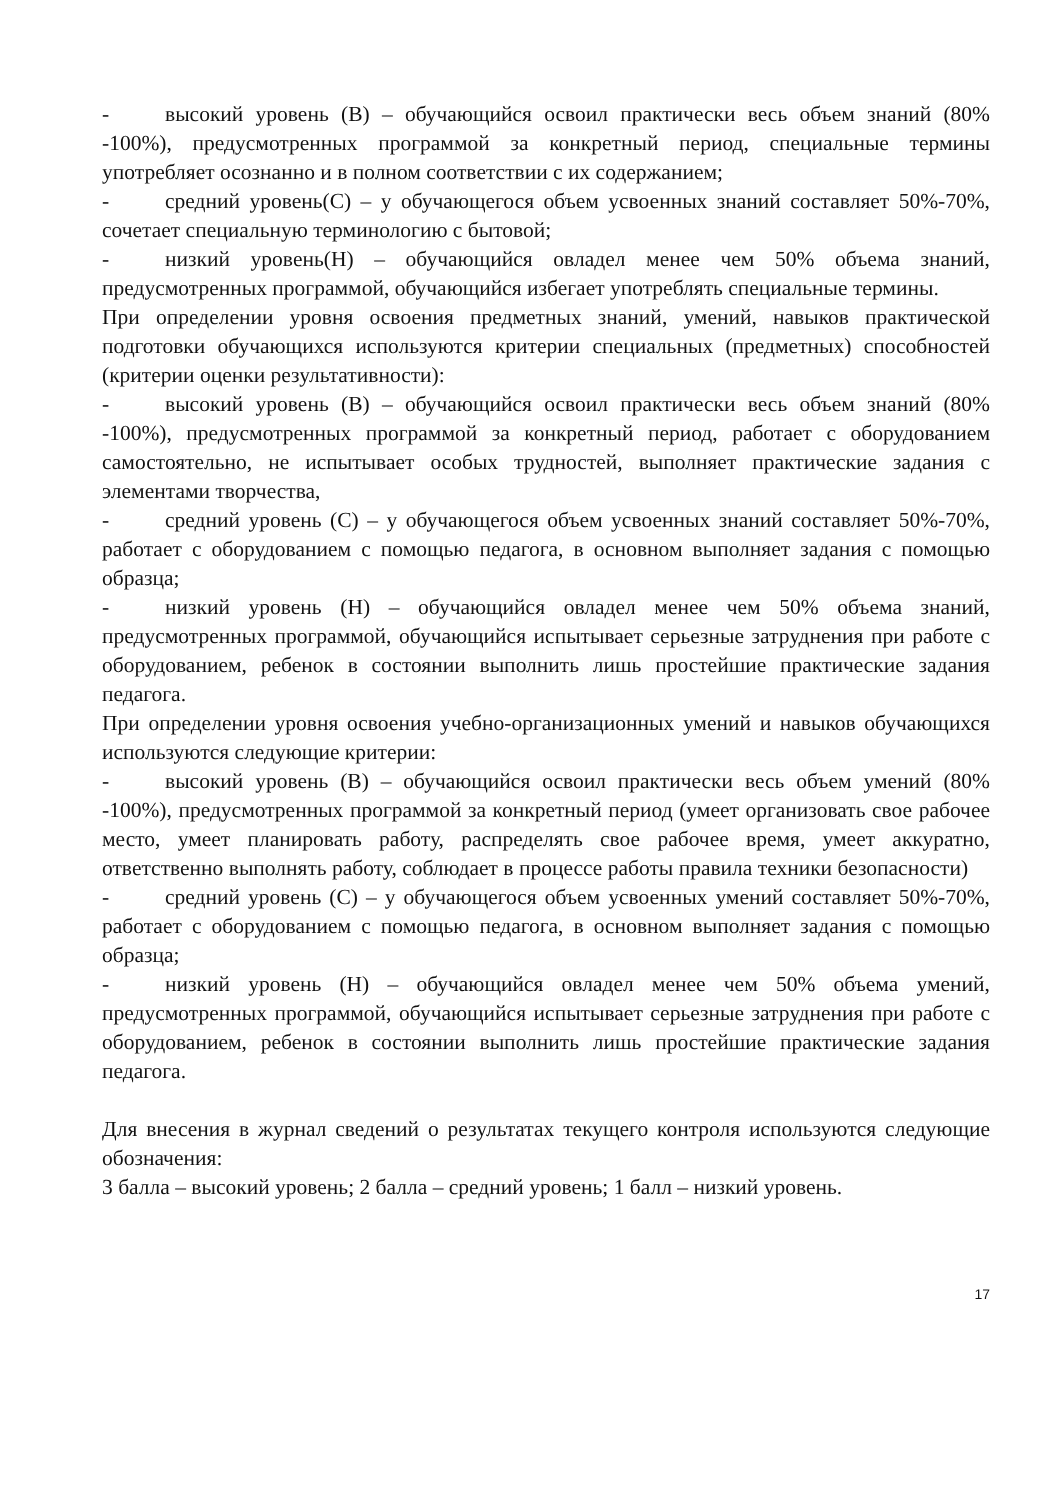- высокий уровень (В) – обучающийся освоил практически весь объем знаний (80% -100%), предусмотренных программой за конкретный период, специальные термины употребляет осознанно и в полном соответствии с их содержанием;
- средний уровень(С) – у обучающегося объем усвоенных знаний составляет 50%-70%, сочетает специальную терминологию с бытовой;
- низкий уровень(Н) – обучающийся овладел менее чем 50% объема знаний, предусмотренных программой, обучающийся избегает употреблять специальные термины.
При определении уровня освоения предметных знаний, умений, навыков практической подготовки обучающихся используются критерии специальных (предметных) способностей (критерии оценки результативности):
- высокий уровень (В) – обучающийся освоил практически весь объем знаний (80% -100%), предусмотренных программой за конкретный период, работает с оборудованием самостоятельно, не испытывает особых трудностей, выполняет практические задания с элементами творчества,
- средний уровень (С) – у обучающегося объем усвоенных знаний составляет 50%-70%, работает с оборудованием с помощью педагога, в основном выполняет задания с помощью образца;
- низкий уровень (Н) – обучающийся овладел менее чем 50% объема знаний, предусмотренных программой, обучающийся испытывает серьезные затруднения при работе с оборудованием, ребенок в состоянии выполнить лишь простейшие практические задания педагога.
При определении уровня освоения учебно-организационных умений и навыков обучающихся используются следующие критерии:
- высокий уровень (В) – обучающийся освоил практически весь объем умений (80% -100%), предусмотренных программой за конкретный период (умеет организовать свое рабочее место, умеет планировать работу, распределять свое рабочее время, умеет аккуратно, ответственно выполнять работу, соблюдает в процессе работы правила техники безопасности)
- средний уровень (С) – у обучающегося объем усвоенных умений составляет 50%-70%, работает с оборудованием с помощью педагога, в основном выполняет задания с помощью образца;
- низкий уровень (Н) – обучающийся овладел менее чем 50% объема умений, предусмотренных программой, обучающийся испытывает серьезные затруднения при работе с оборудованием, ребенок в состоянии выполнить лишь простейшие практические задания педагога.
Для внесения в журнал сведений о результатах текущего контроля используются следующие обозначения:
3 балла – высокий уровень; 2 балла – средний уровень; 1 балл – низкий уровень.
17